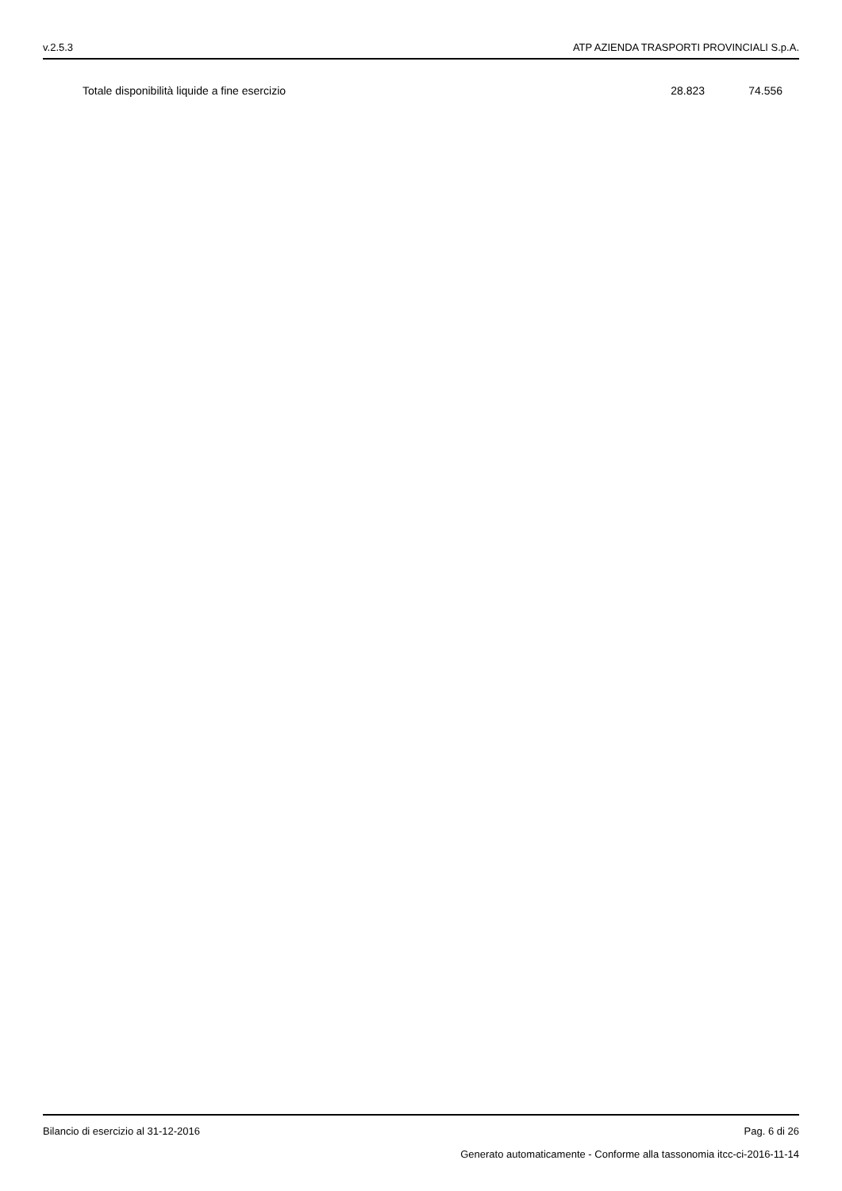v.2.5.3 ATP AZIENDA TRASPORTI PROVINCIALI S.p.A.
| Totale disponibilità liquide a fine esercizio | 28.823 | 74.556 |
Bilancio di esercizio al 31-12-2016 Pag. 6 di 26
Generato automaticamente - Conforme alla tassonomia itcc-ci-2016-11-14